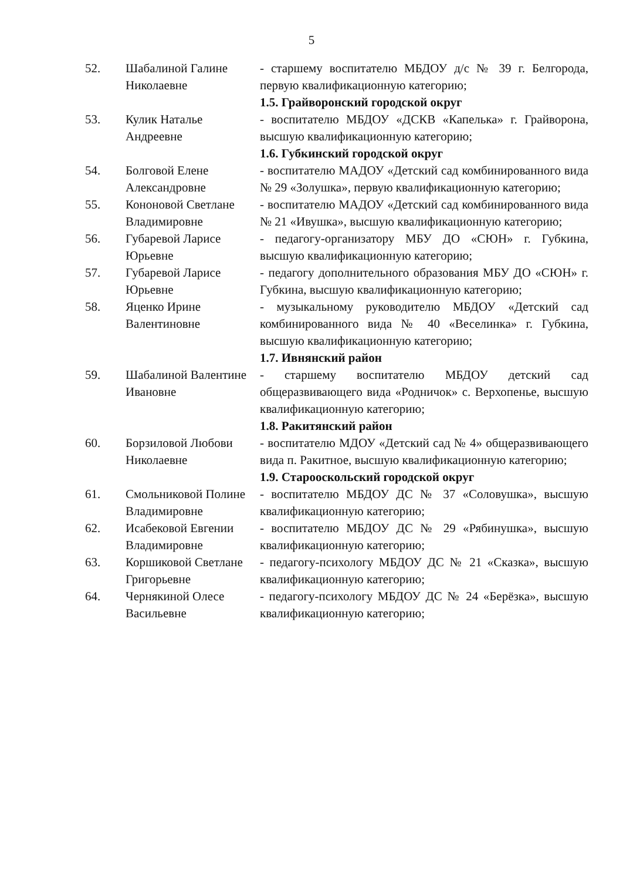5
| 52. | Шабалиной Галине Николаевне | - старшему воспитателю МБДОУ д/с № 39 г. Белгорода, первую квалификационную категорию; |
| | | 1.5. Грайворонский городской округ |
| 53. | Кулик Наталье Андреевне | - воспитателю МБДОУ «ДСКВ «Капелька» г. Грайворона, высшую квалификационную категорию; |
| | | 1.6. Губкинский городской округ |
| 54. | Болговой Елене Александровне | - воспитателю МАДОУ «Детский сад комбинированного вида № 29 «Золушка», первую квалификационную категорию; |
| 55. | Кононовой Светлане Владимировне | - воспитателю МАДОУ «Детский сад комбинированного вида № 21 «Ивушка», высшую квалификационную категорию; |
| 56. | Губаревой Ларисе Юрьевне | - педагогу-организатору МБУ ДО «СЮН» г. Губкина, высшую квалификационную категорию; |
| 57. | Губаревой Ларисе Юрьевне | - педагогу дополнительного образования МБУ ДО «СЮН» г. Губкина, высшую квалификационную категорию; |
| 58. | Яценко Ирине Валентиновне | - музыкальному руководителю МБДОУ «Детский сад комбинированного вида № 40 «Веселинка» г. Губкина, высшую квалификационную категорию; |
| | | 1.7. Ивнянский район |
| 59. | Шабалиной Валентине Ивановне | - старшему воспитателю МБДОУ детский сад общеразвивающего вида «Родничок» с. Верхопенье, высшую квалификационную категорию; |
| | | 1.8. Ракитянский район |
| 60. | Борзиловой Любови Николаевне | - воспитателю МДОУ «Детский сад № 4» общеразвивающего вида п. Ракитное, высшую квалификационную категорию; |
| | | 1.9. Старооскольский городской округ |
| 61. | Смольниковой Полине Владимировне | - воспитателю МБДОУ ДС № 37 «Соловушка», высшую квалификационную категорию; |
| 62. | Исабековой Евгении Владимировне | - воспитателю МБДОУ ДС № 29 «Рябинушка», высшую квалификационную категорию; |
| 63. | Коршиковой Светлане Григорьевне | - педагогу-психологу МБДОУ ДС № 21 «Сказка», высшую квалификационную категорию; |
| 64. | Чернякиной Олесе Васильевне | - педагогу-психологу МБДОУ ДС № 24 «Берёзка», высшую квалификационную категорию; |